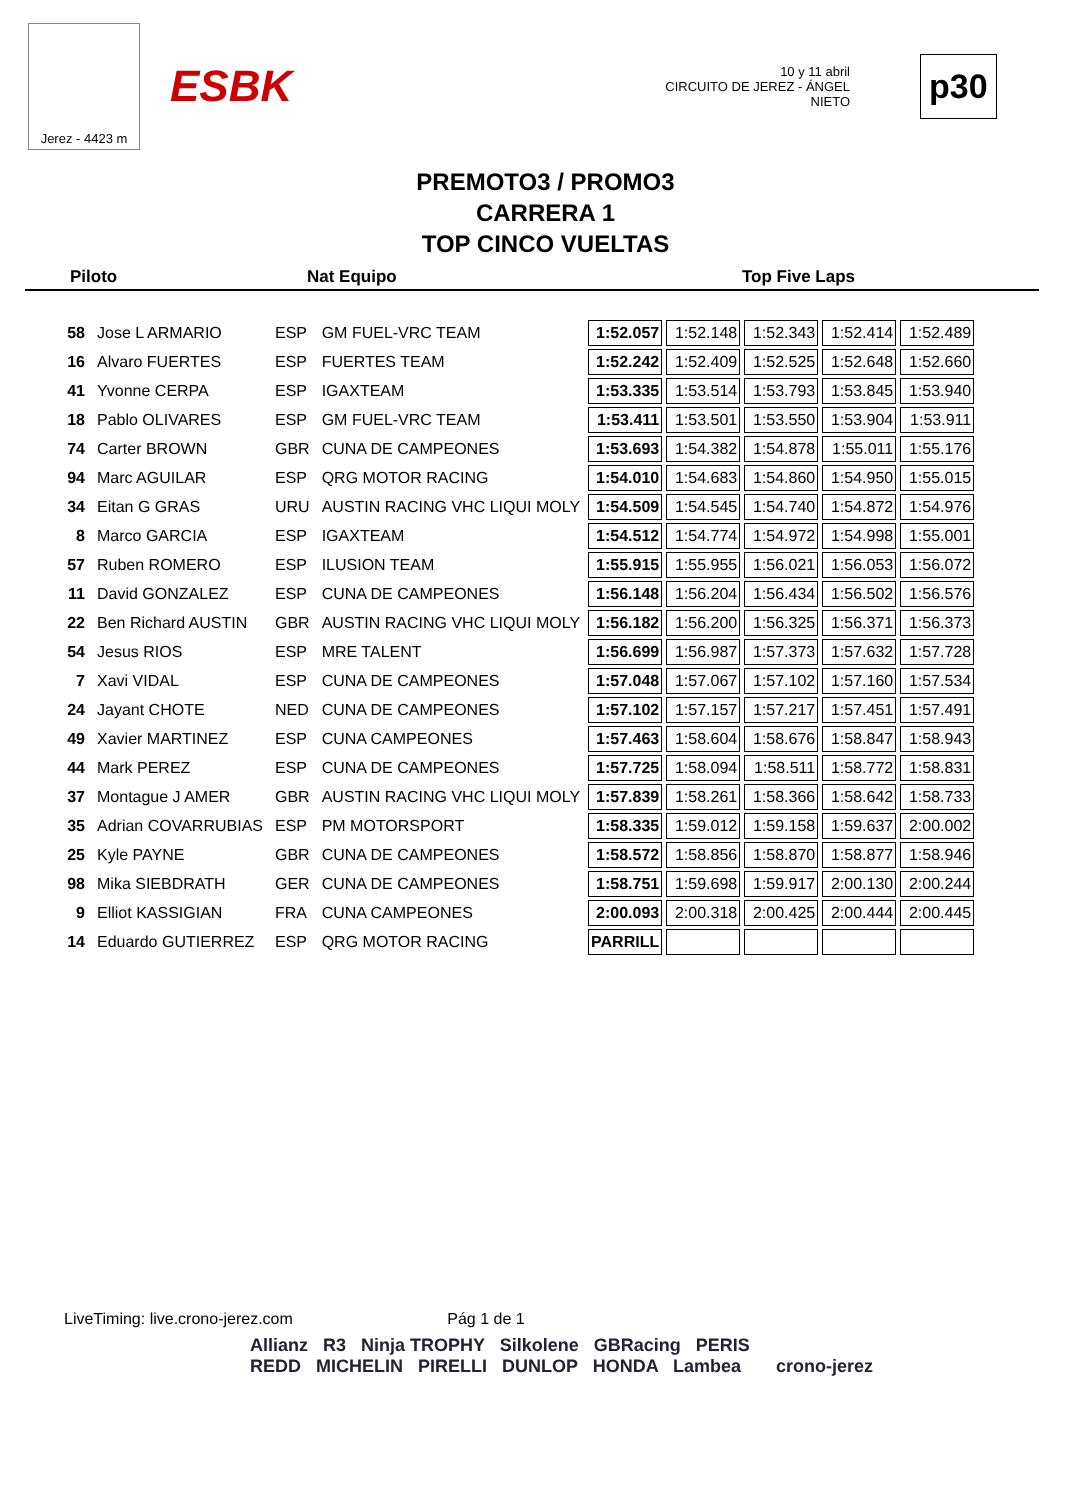Jerez - 4423 m
ESBK
10 y 11 abril
CIRCUITO DE JEREZ - ÁNGEL NIETO
p30
PREMOTO3 / PROMO3
CARRERA 1
TOP CINCO VUELTAS
Piloto Nat Equipo Top Five Laps
| 58 | Jose L ARMARIO | ESP | GM FUEL-VRC TEAM | 1:52.057 | 1:52.148 | 1:52.343 | 1:52.414 | 1:52.489 |
| 16 | Alvaro FUERTES | ESP | FUERTES TEAM | 1:52.242 | 1:52.409 | 1:52.525 | 1:52.648 | 1:52.660 |
| 41 | Yvonne CERPA | ESP | IGAXTEAM | 1:53.335 | 1:53.514 | 1:53.793 | 1:53.845 | 1:53.940 |
| 18 | Pablo OLIVARES | ESP | GM FUEL-VRC TEAM | 1:53.411 | 1:53.501 | 1:53.550 | 1:53.904 | 1:53.911 |
| 74 | Carter BROWN | GBR | CUNA DE CAMPEONES | 1:53.693 | 1:54.382 | 1:54.878 | 1:55.011 | 1:55.176 |
| 94 | Marc AGUILAR | ESP | QRG MOTOR RACING | 1:54.010 | 1:54.683 | 1:54.860 | 1:54.950 | 1:55.015 |
| 34 | Eitan G GRAS | URU | AUSTIN RACING VHC LIQUI MOLY | 1:54.509 | 1:54.545 | 1:54.740 | 1:54.872 | 1:54.976 |
| 8 | Marco GARCIA | ESP | IGAXTEAM | 1:54.512 | 1:54.774 | 1:54.972 | 1:54.998 | 1:55.001 |
| 57 | Ruben ROMERO | ESP | ILUSION TEAM | 1:55.915 | 1:55.955 | 1:56.021 | 1:56.053 | 1:56.072 |
| 11 | David GONZALEZ | ESP | CUNA DE CAMPEONES | 1:56.148 | 1:56.204 | 1:56.434 | 1:56.502 | 1:56.576 |
| 22 | Ben Richard AUSTIN | GBR | AUSTIN RACING VHC LIQUI MOLY | 1:56.182 | 1:56.200 | 1:56.325 | 1:56.371 | 1:56.373 |
| 54 | Jesus RIOS | ESP | MRE TALENT | 1:56.699 | 1:56.987 | 1:57.373 | 1:57.632 | 1:57.728 |
| 7 | Xavi VIDAL | ESP | CUNA DE CAMPEONES | 1:57.048 | 1:57.067 | 1:57.102 | 1:57.160 | 1:57.534 |
| 24 | Jayant CHOTE | NED | CUNA DE CAMPEONES | 1:57.102 | 1:57.157 | 1:57.217 | 1:57.451 | 1:57.491 |
| 49 | Xavier MARTINEZ | ESP | CUNA CAMPEONES | 1:57.463 | 1:58.604 | 1:58.676 | 1:58.847 | 1:58.943 |
| 44 | Mark PEREZ | ESP | CUNA DE CAMPEONES | 1:57.725 | 1:58.094 | 1:58.511 | 1:58.772 | 1:58.831 |
| 37 | Montague J AMER | GBR | AUSTIN RACING VHC LIQUI MOLY | 1:57.839 | 1:58.261 | 1:58.366 | 1:58.642 | 1:58.733 |
| 35 | Adrian COVARRUBIAS | ESP | PM MOTORSPORT | 1:58.335 | 1:59.012 | 1:59.158 | 1:59.637 | 2:00.002 |
| 25 | Kyle PAYNE | GBR | CUNA DE CAMPEONES | 1:58.572 | 1:58.856 | 1:58.870 | 1:58.877 | 1:58.946 |
| 98 | Mika SIEBDRATH | GER | CUNA DE CAMPEONES | 1:58.751 | 1:59.698 | 1:59.917 | 2:00.130 | 2:00.244 |
| 9 | Elliot KASSIGIAN | FRA | CUNA CAMPEONES | 2:00.093 | 2:00.318 | 2:00.425 | 2:00.444 | 2:00.445 |
| 14 | Eduardo GUTIERREZ | ESP | QRG MOTOR RACING | PARRILL | | | | |
LiveTiming: live.crono-jerez.com Pág 1 de 1
Allianz R3 Ninja TROPHY Silkolene GBRacing PERIS
REDD MICHELIN PIRELLI DUNLOP HONDA Lambea crono-jerez